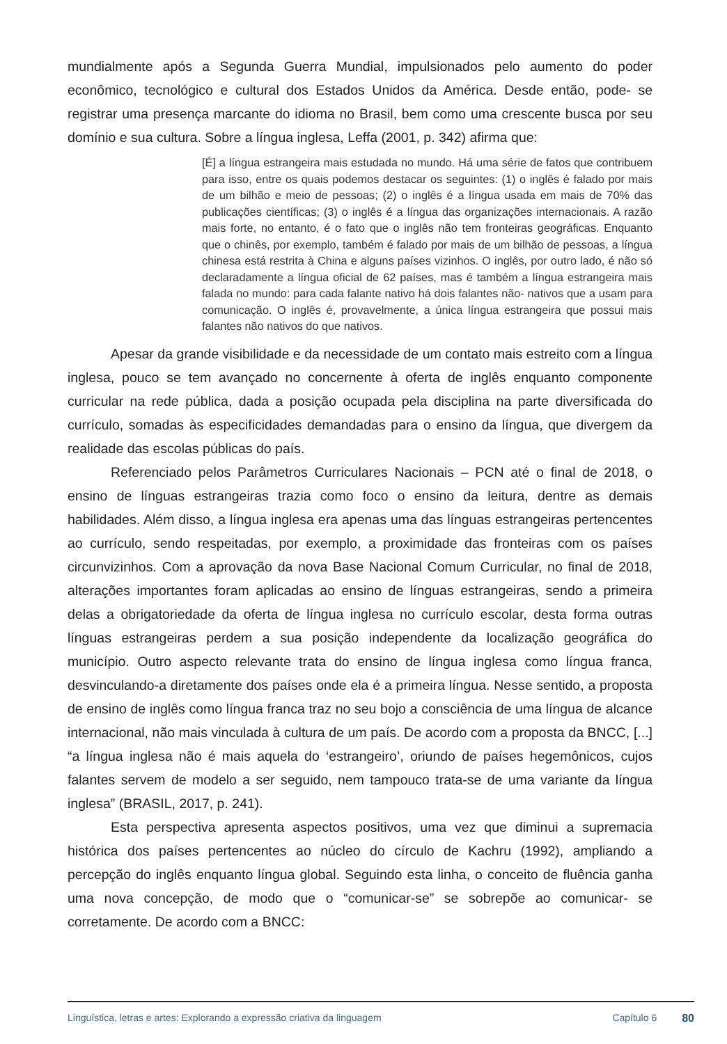mundialmente após a Segunda Guerra Mundial, impulsionados pelo aumento do poder econômico, tecnológico e cultural dos Estados Unidos da América. Desde então, pode- se registrar uma presença marcante do idioma no Brasil, bem como uma crescente busca por seu domínio e sua cultura. Sobre a língua inglesa, Leffa (2001, p. 342) afirma que:
[É] a língua estrangeira mais estudada no mundo. Há uma série de fatos que contribuem para isso, entre os quais podemos destacar os seguintes: (1) o inglês é falado por mais de um bilhão e meio de pessoas; (2) o inglês é a língua usada em mais de 70% das publicações científicas; (3) o inglês é a língua das organizações internacionais. A razão mais forte, no entanto, é o fato que o inglês não tem fronteiras geográficas. Enquanto que o chinês, por exemplo, também é falado por mais de um bilhão de pessoas, a língua chinesa está restrita à China e alguns países vizinhos. O inglês, por outro lado, é não só declaradamente a língua oficial de 62 países, mas é também a língua estrangeira mais falada no mundo: para cada falante nativo há dois falantes não- nativos que a usam para comunicação. O inglês é, provavelmente, a única língua estrangeira que possui mais falantes não nativos do que nativos.
Apesar da grande visibilidade e da necessidade de um contato mais estreito com a língua inglesa, pouco se tem avançado no concernente à oferta de inglês enquanto componente curricular na rede pública, dada a posição ocupada pela disciplina na parte diversificada do currículo, somadas às especificidades demandadas para o ensino da língua, que divergem da realidade das escolas públicas do país.
Referenciado pelos Parâmetros Curriculares Nacionais – PCN até o final de 2018, o ensino de línguas estrangeiras trazia como foco o ensino da leitura, dentre as demais habilidades. Além disso, a língua inglesa era apenas uma das línguas estrangeiras pertencentes ao currículo, sendo respeitadas, por exemplo, a proximidade das fronteiras com os países circunvizinhos. Com a aprovação da nova Base Nacional Comum Curricular, no final de 2018, alterações importantes foram aplicadas ao ensino de línguas estrangeiras, sendo a primeira delas a obrigatoriedade da oferta de língua inglesa no currículo escolar, desta forma outras línguas estrangeiras perdem a sua posição independente da localização geográfica do município. Outro aspecto relevante trata do ensino de língua inglesa como língua franca, desvinculando-a diretamente dos países onde ela é a primeira língua. Nesse sentido, a proposta de ensino de inglês como língua franca traz no seu bojo a consciência de uma língua de alcance internacional, não mais vinculada à cultura de um país. De acordo com a proposta da BNCC, [...] “a língua inglesa não é mais aquela do ‘estrangeiro’, oriundo de países hegemônicos, cujos falantes servem de modelo a ser seguido, nem tampouco trata-se de uma variante da língua inglesa” (BRASIL, 2017, p. 241).
Esta perspectiva apresenta aspectos positivos, uma vez que diminui a supremacia histórica dos países pertencentes ao núcleo do círculo de Kachru (1992), ampliando a percepção do inglês enquanto língua global. Seguindo esta linha, o conceito de fluência ganha uma nova concepção, de modo que o “comunicar-se” se sobrepõe ao comunicar- se corretamente. De acordo com a BNCC:
Linguística, letras e artes: Explorando a expressão criativa da linguagem Capítulo 6 80